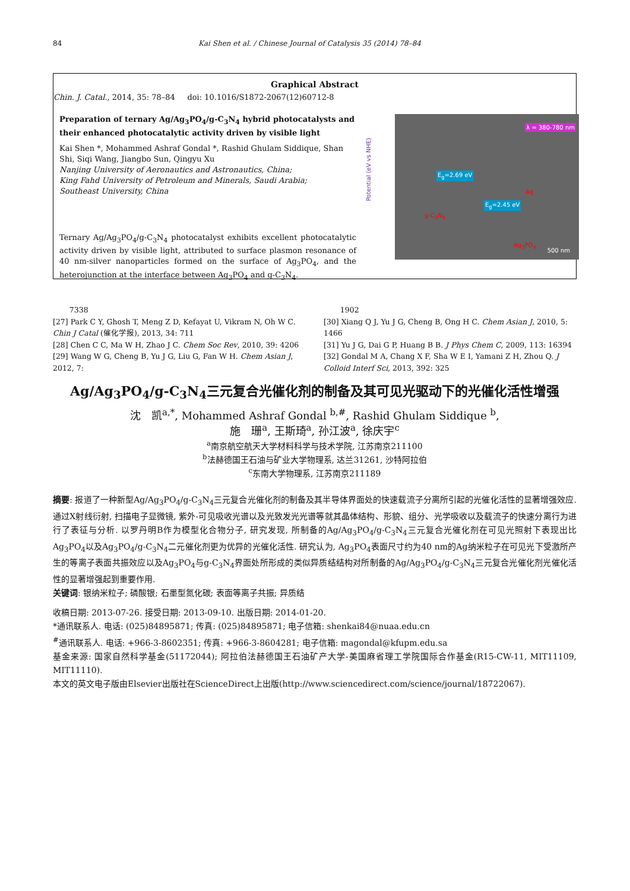84 Kai Shen et al. / Chinese Journal of Catalysis 35 (2014) 78–84
Graphical Abstract
Chin. J. Catal., 2014, 35: 78–84 doi: 10.1016/S1872-2067(12)60712-8
Preparation of ternary Ag/Ag<sub>3</sub>PO<sub>4</sub>/g-C<sub>3</sub>N<sub>4</sub> hybrid photocatalysts and their enhanced photocatalytic activity driven by visible light
Kai Shen *, Mohammed Ashraf Gondal *, Rashid Ghulam Siddique, Shan Shi, Siqi Wang, Jiangbo Sun, Qingyu Xu
Nanjing University of Aeronautics and Astronautics, China;
King Fahd University of Petroleum and Minerals, Saudi Arabia;
Southeast University, China
Ternary Ag/Ag<sub>3</sub>PO<sub>4</sub>/g-C<sub>3</sub>N<sub>4</sub> photocatalyst exhibits excellent photocatalytic activity driven by visible light, attributed to surface plasmon resonance of 40 nm-silver nanoparticles formed on the surface of Ag<sub>3</sub>PO<sub>4</sub>, and the heterojunction at the interface between Ag<sub>3</sub>PO<sub>4</sub> and g-C<sub>3</sub>N<sub>4</sub>.
Potential (eV vs NHE)
λ = 380-780 nm
E<sub>g</sub>=2.69 eV
E<sub>g</sub>=2.45 eV
g-C<sub>3</sub>N<sub>4</sub>
Ag<sub>3</sub>PO<sub>4</sub>
Ag
500 nm
7338
[27] Park C Y, Ghosh T, Meng Z D, Kefayat U, Vikram N, Oh W C. Chin J Catal (催化学报), 2013, 34: 711
[28] Chen C C, Ma W H, Zhao J C. Chem Soc Rev, 2010, 39: 4206
[29] Wang W G, Cheng B, Yu J G, Liu G, Fan W H. Chem Asian J, 2012, 7:
1902
[30] Xiang Q J, Yu J G, Cheng B, Ong H C. Chem Asian J, 2010, 5: 1466
[31] Yu J G, Dai G P, Huang B B. J Phys Chem C, 2009, 113: 16394
[32] Gondal M A, Chang X F, Sha W E I, Yamani Z H, Zhou Q. J Colloid Interf Sci, 2013, 392: 325
Ag/Ag<sub>3</sub>PO<sub>4</sub>/g-C<sub>3</sub>N<sub>4</sub>三元复合光催化剂的制备及其可见光驱动下的光催化活性增强
沈　凯<sup>a,*</sup>, Mohammed Ashraf Gondal <sup>b,#</sup>, Rashid Ghulam Siddique <sup>b</sup>,
施　珊<sup>a</sup>, 王斯琦<sup>a</sup>, 孙江波<sup>a</sup>, 徐庆宇<sup>c</sup>
<sup>a</sup> 南京航空航天大学材料科学与技术学院, 江苏南京211100
<sup>b</sup> 法赫德国王石油与矿业大学物理系, 达兰31261, 沙特阿拉伯
<sup>c</sup> 东南大学物理系, 江苏南京211189
摘要: 报道了一种新型Ag/Ag<sub>3</sub>PO<sub>4</sub>/g-C<sub>3</sub>N<sub>4</sub>三元复合光催化剂的制备及其半导体界面处的快速载流子分离所引起的光催化活性的显著增强效应. 通过X射线衍射, 扫描电子显微镜, 紫外-可见吸收光谱以及光致发光光谱等就其晶体结构、形貌、组分、光学吸收以及载流子的快速分离行为进行了表征与分析. 以罗丹明B作为模型化合物分子, 研究发现, 所制备的Ag/Ag<sub>3</sub>PO<sub>4</sub>/g-C<sub>3</sub>N<sub>4</sub>三元复合光催化剂在可见光照射下表现出比Ag<sub>3</sub>PO<sub>4</sub>以及Ag<sub>3</sub>PO<sub>4</sub>/g-C<sub>3</sub>N<sub>4</sub>二元催化剂更为优异的光催化活性. 研究认为, Ag<sub>3</sub>PO<sub>4</sub>表面尺寸约为40 nm的Ag纳米粒子在可见光下受激所产生的等离子表面共振效应以及Ag<sub>3</sub>PO<sub>4</sub>与g-C<sub>3</sub>N<sub>4</sub>界面处所形成的类似异质结结构对所制备的Ag/Ag<sub>3</sub>PO<sub>4</sub>/g-C<sub>3</sub>N<sub>4</sub>三元复合光催化剂光催化活性的显著增强起到重要作用.
关键词: 银纳米粒子; 磷酸银; 石墨型氮化碳; 表面等离子共振; 异质结
收稿日期: 2013-07-26. 接受日期: 2013-09-10. 出版日期: 2014-01-20.
*通讯联系人. 电话: (025)84895871; 传真: (025)84895871; 电子信箱: shenkai84@nuaa.edu.cn
<sup>#</sup> 通讯联系人. 电话: +966-3-8602351; 传真: +966-3-8604281; 电子信箱: magondal@kfupm.edu.sa
基金来源: 国家自然科学基金(51172044); 阿拉伯法赫德国王石油矿产大学-美国麻省理工学院国际合作基金(R15-CW-11, MIT11109, MIT11110).
本文的英文电子版由Elsevier出版社在ScienceDirect上出版(http://www.sciencedirect.com/science/journal/18722067).